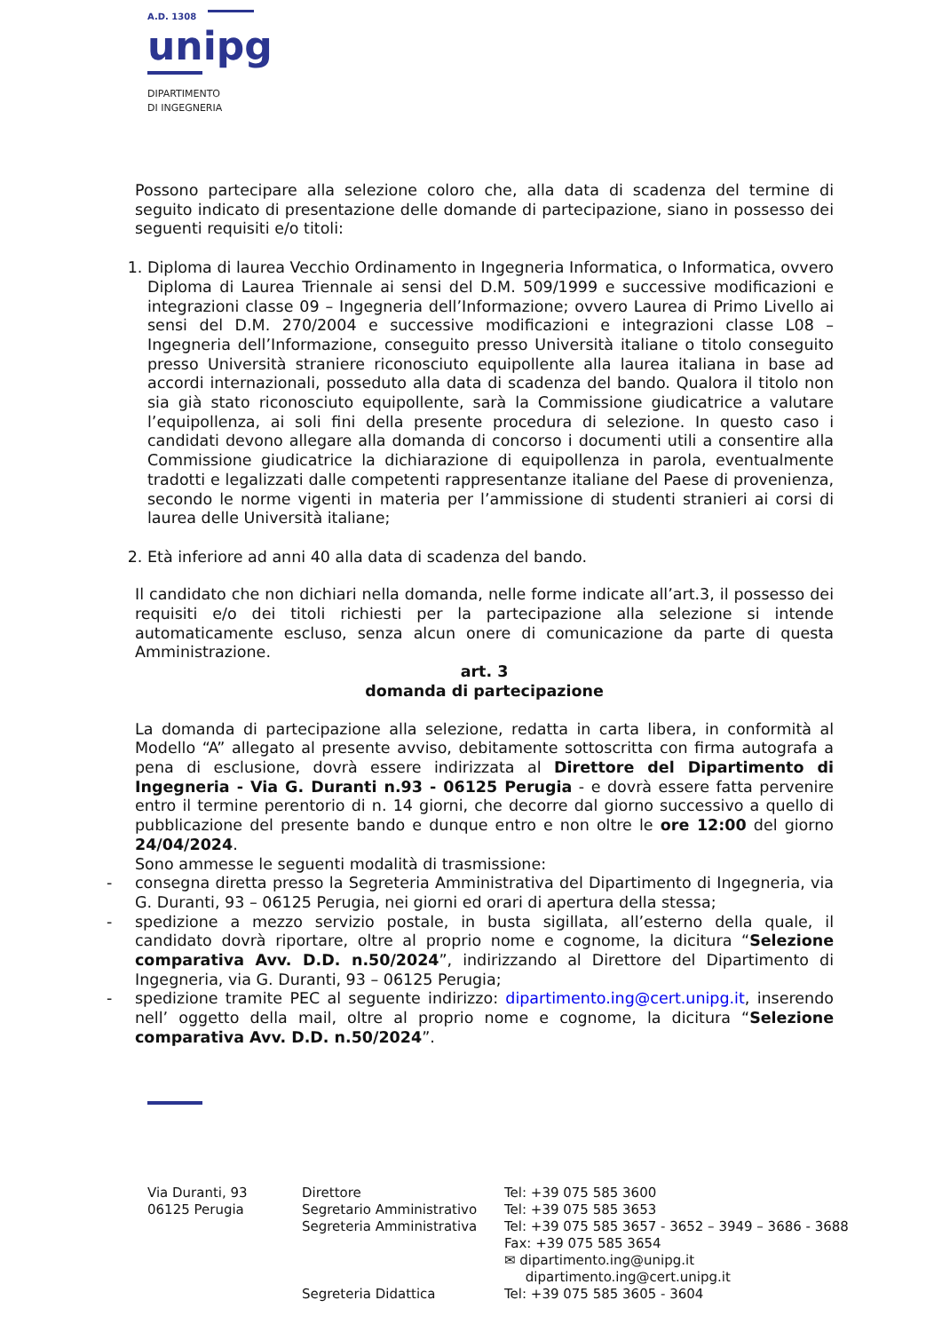A.D. 1308
unipg
DIPARTIMENTO
DI INGEGNERIA
Possono partecipare alla selezione coloro che, alla data di scadenza del termine di seguito indicato di presentazione delle domande di partecipazione, siano in possesso dei seguenti requisiti e/o titoli:
1. Diploma di laurea Vecchio Ordinamento in Ingegneria Informatica, o Informatica, ovvero Diploma di Laurea Triennale ai sensi del D.M. 509/1999 e successive modificazioni e integrazioni classe 09 – Ingegneria dell’Informazione; ovvero Laurea di Primo Livello ai sensi del D.M. 270/2004 e successive modificazioni e integrazioni classe L08 – Ingegneria dell’Informazione, conseguito presso Università italiane o titolo conseguito presso Università straniere riconosciuto equipollente alla laurea italiana in base ad accordi internazionali, posseduto alla data di scadenza del bando. Qualora il titolo non sia già stato riconosciuto equipollente, sarà la Commissione giudicatrice a valutare l’equipollenza, ai soli fini della presente procedura di selezione. In questo caso i candidati devono allegare alla domanda di concorso i documenti utili a consentire alla Commissione giudicatrice la dichiarazione di equipollenza in parola, eventualmente tradotti e legalizzati dalle competenti rappresentanze italiane del Paese di provenienza, secondo le norme vigenti in materia per l’ammissione di studenti stranieri ai corsi di laurea delle Università italiane;
2. Età inferiore ad anni 40 alla data di scadenza del bando.
Il candidato che non dichiari nella domanda, nelle forme indicate all’art.3, il possesso dei requisiti e/o dei titoli richiesti per la partecipazione alla selezione si intende automaticamente escluso, senza alcun onere di comunicazione da parte di questa Amministrazione.
art. 3
domanda di partecipazione
La domanda di partecipazione alla selezione, redatta in carta libera, in conformità al Modello “A” allegato al presente avviso, debitamente sottoscritta con firma autografa a pena di esclusione, dovrà essere indirizzata al Direttore del Dipartimento di Ingegneria - Via G. Duranti n.93 - 06125 Perugia - e dovrà essere fatta pervenire entro il termine perentorio di n. 14 giorni, che decorre dal giorno successivo a quello di pubblicazione del presente bando e dunque entro e non oltre le ore 12:00 del giorno 24/04/2024.
Sono ammesse le seguenti modalità di trasmissione:
- consegna diretta presso la Segreteria Amministrativa del Dipartimento di Ingegneria, via G. Duranti, 93 – 06125 Perugia, nei giorni ed orari di apertura della stessa;
- spedizione a mezzo servizio postale, in busta sigillata, all’esterno della quale, il candidato dovrà riportare, oltre al proprio nome e cognome, la dicitura “Selezione comparativa Avv. D.D. n.50/2024”, indirizzando al Direttore del Dipartimento di Ingegneria, via G. Duranti, 93 – 06125 Perugia;
- spedizione tramite PEC al seguente indirizzo: dipartimento.ing@cert.unipg.it, inserendo nell’ oggetto della mail, oltre al proprio nome e cognome, la dicitura “Selezione comparativa Avv. D.D. n.50/2024”.
Via Duranti, 93
06125 Perugia
Direttore
Segretario Amministrativo
Segreteria Amministrativa
Segreteria Didattica
Tel: +39 075 585 3600
Tel: +39 075 585 3653
Tel: +39 075 585 3657 - 3652 – 3949 – 3686 - 3688
Fax: +39 075 585 3654
✉ dipartimento.ing@unipg.it
dipartimento.ing@cert.unipg.it
Tel: +39 075 585 3605 - 3604